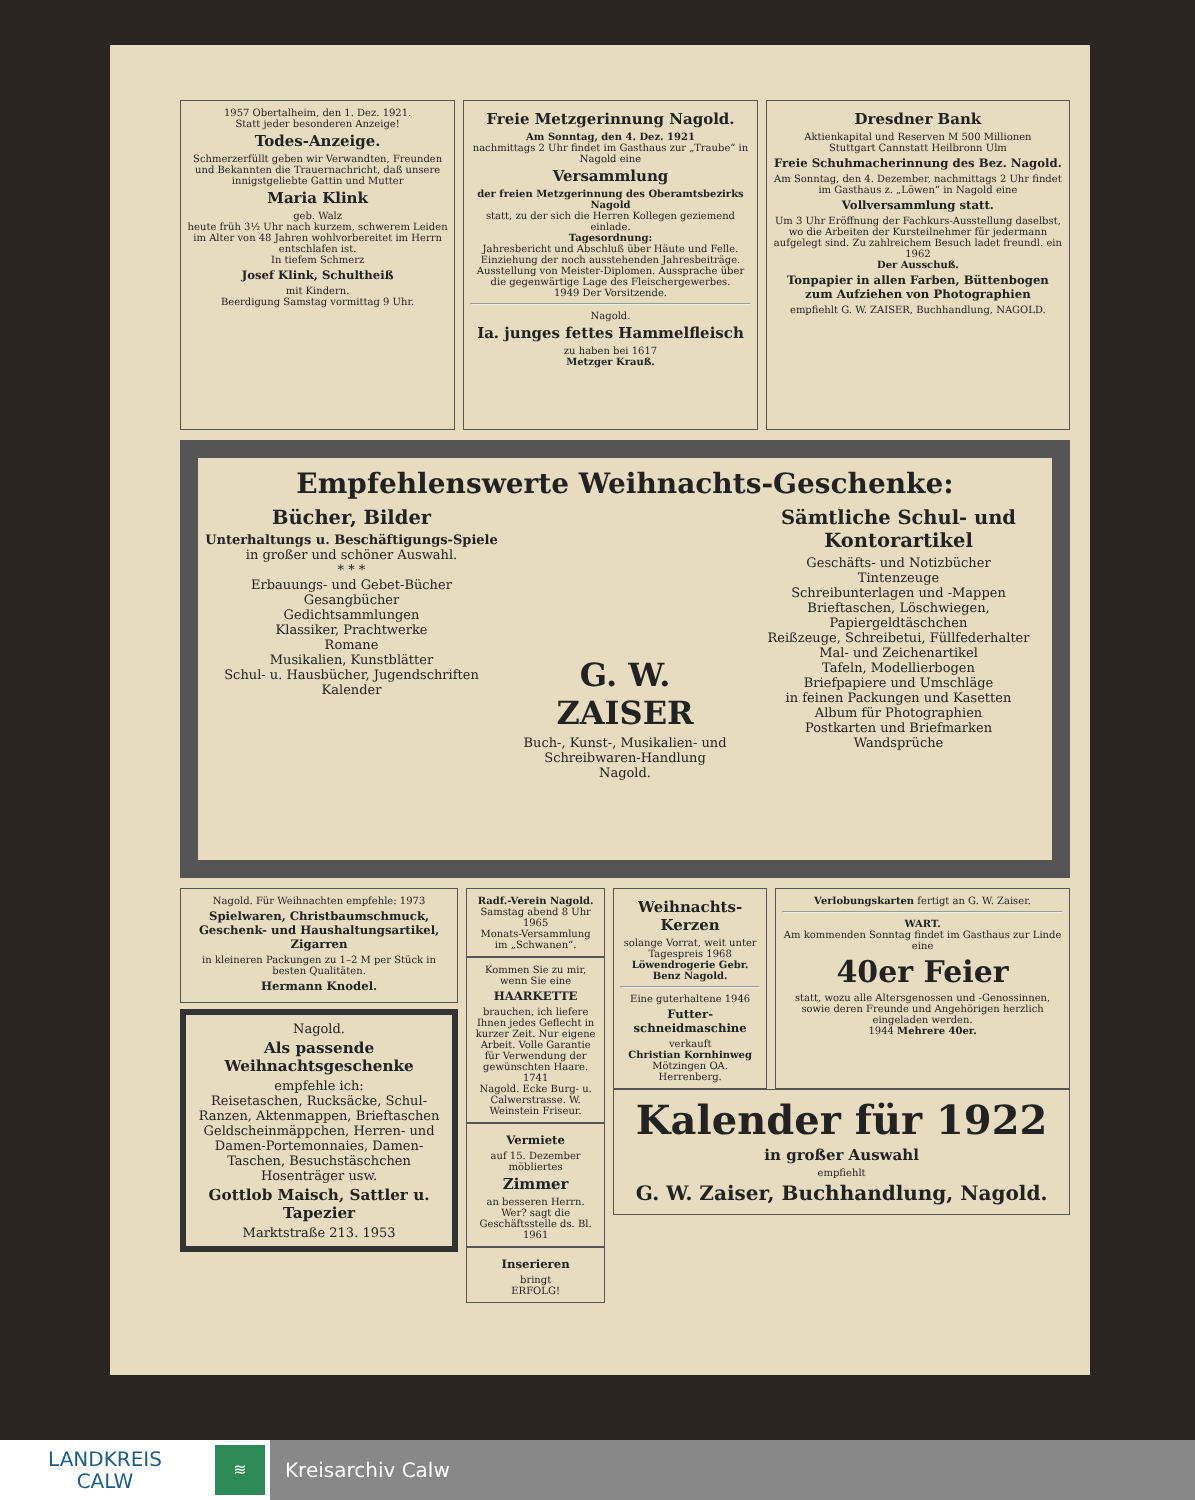1957 Obertalheim, den 1. Dez. 1921.
Statt jeder besonderen Anzeige!
Todes-Anzeige.
Schmerzerfüllt geben wir Verwandten, Freunden und Bekannten die Trauernachricht, daß unsere innigstgeliebte Gattin und Mutter
Maria Klink
geb. Walz
heute früh 3½ Uhr nach kurzem, schwerem Leiden im Alter von 48 Jahren wohlvorbereitet im Herrn entschlafen ist.
In tiefem Schmerz
Josef Klink, Schultheiß
mit Kindern.
Beerdigung Samstag vormittag 9 Uhr.
Freie Metzgerinnung Nagold.
Am Sonntag, den 4. Dez. 1921
nachmittags 2 Uhr findet im Gasthaus zur „Traube“ in Nagold eine
Versammlung
der freien Metzgerinnung des Oberamtsbezirks Nagold
statt, zu der sich die Herren Kollegen geziemend einlade.
Tagesordnung:
Jahresbericht und Abschluß über Häute und Felle. Einziehung der noch ausstehenden Jahresbeiträge. Ausstellung von Meister-Diplomen. Aussprache über die gegenwärtige Lage des Fleischergewerbes.
1949 Der Vorsitzende.
Nagold.
Ia. junges fettes Hammelfleisch
zu haben bei 1617
Metzger Krauß.
Dresdner Bank
Aktienkapital und Reserven M 500 Millionen
Stuttgart Cannstatt Heilbronn Ulm
Freie Schuhmacherinnung des Bez. Nagold.
Am Sonntag, den 4. Dezember, nachmittags 2 Uhr findet im Gasthaus z. „Löwen“ in Nagold eine
Vollversammlung statt.
Um 3 Uhr Eröffnung der Fachkurs-Ausstellung daselbst, wo die Arbeiten der Kursteilnehmer für jedermann aufgelegt sind. Zu zahlreichem Besuch ladet freundl. ein 1962
Der Ausschuß.
Tonpapier in allen Farben, Büttenbogen zum Aufziehen von Photographien
empfiehlt G. W. ZAISER, Buchhandlung, NAGOLD.
Empfehlenswerte Weihnachts-Geschenke:
Bücher, Bilder
Unterhaltungs u. Beschäftigungs-Spiele
in großer und schöner Auswahl.
* * *
Erbauungs- und Gebet-Bücher
Gesangbücher
Gedichtsammlungen
Klassiker, Prachtwerke
Romane
Musikalien, Kunstblätter
Schul- u. Hausbücher, Jugendschriften
Kalender
G. W. ZAISER
Buch-, Kunst-, Musikalien- und Schreibwaren-Handlung
Nagold.
Sämtliche Schul- und Kontorartikel
Geschäfts- und Notizbücher
Tintenzeuge
Schreibunterlagen und -Mappen
Brieftaschen, Löschwiegen, Papiergeldtäschchen
Reißzeuge, Schreibetui, Füllfederhalter
Mal- und Zeichenartikel
Tafeln, Modellierbogen
Briefpapiere und Umschläge
in feinen Packungen und Kasetten
Album für Photographien
Postkarten und Briefmarken
Wandsprüche
Nagold. Für Weihnachten empfehle: 1973
Spielwaren, Christbaumschmuck, Geschenk- und Haushaltungsartikel, Zigarren
in kleineren Packungen zu 1–2 M per Stück in besten Qualitäten.
Hermann Knodel.
Nagold.
Als passende Weihnachtsgeschenke
empfehle ich:
Reisetaschen, Rucksäcke, Schul-Ranzen, Aktenmappen, Brieftaschen Geldscheinmäppchen, Herren- und Damen-Portemonnaies, Damen-Taschen, Besuchstäschchen Hosenträger usw.
Gottlob Maisch, Sattler u. Tapezier
Marktstraße 213. 1953
Radf.-Verein Nagold.
Samstag abend 8 Uhr 1965
Monats-Versammlung im „Schwanen“.
Kommen Sie zu mir, wenn Sie eine
HAARKETTE
brauchen, ich liefere Ihnen jedes Geflecht in kurzer Zeit. Nur eigene Arbeit. Volle Garantie für Verwendung der gewünschten Haare. 1741
Nagold. Ecke Burg- u. Calwerstrasse. W. Weinstein Friseur.
Vermiete
auf 15. Dezember möbliertes
Zimmer
an besseren Herrn. Wer? sagt die Geschäftsstelle ds. Bl. 1961
Inserieren
bringt
ERFOLG!
Weihnachts-Kerzen
solange Vorrat, weit unter Tagespreis 1968
Löwendrogerie Gebr. Benz Nagold.
Eine guterhaltene 1946
Futter-schneidmaschine
verkauft
Christian Kornhinweg
Mötzingen OA. Herrenberg.
Verlobungskarten fertigt an G. W. Zaiser.
WART.
Am kommenden Sonntag findet im Gasthaus zur Linde eine
40er Feier
statt, wozu alle Altersgenossen und -Genossinnen, sowie deren Freunde und Angehörigen herzlich eingeladen werden.
1944 Mehrere 40er.
Kalender für 1922
in großer Auswahl
empfiehlt
G. W. Zaiser, Buchhandlung, Nagold.
LANDKREIS
CALW
≋
Kreisarchiv Calw